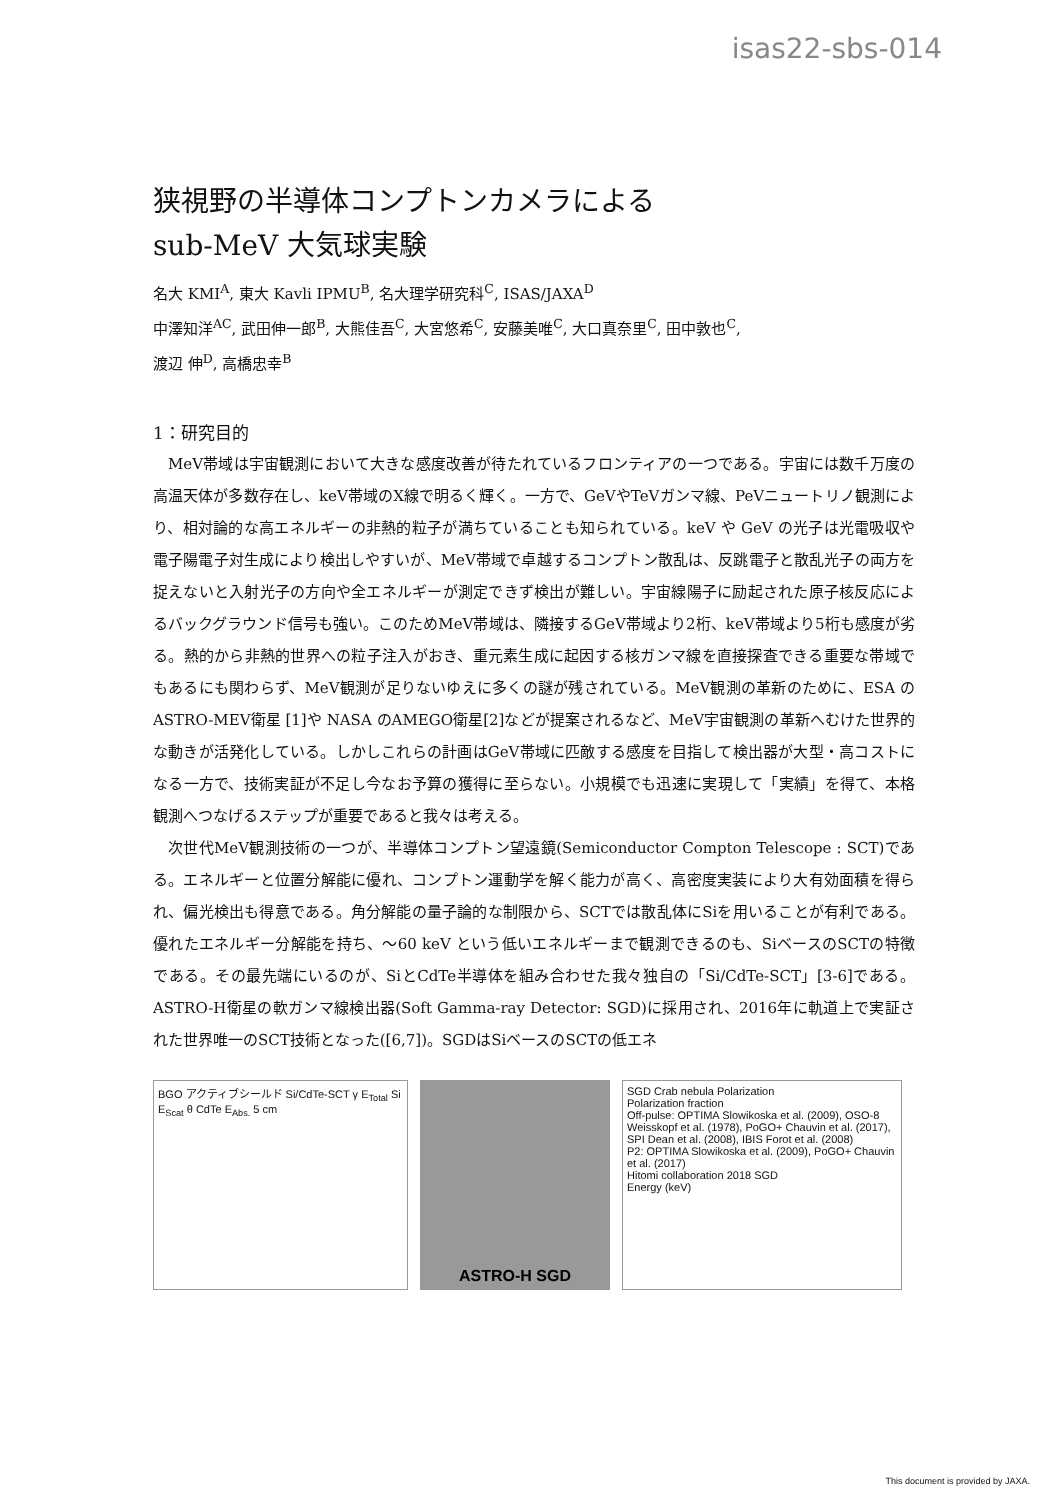isas22-sbs-014
狭視野の半導体コンプトンカメラによる
sub-MeV 大気球実験
名大 KMI<sup>A</sup>, 東大 Kavli IPMU<sup>B</sup>, 名大理学研究科<sup>C</sup>, ISAS/JAXA<sup>D</sup>
中澤知洋<sup>AC</sup>, 武田伸一郎<sup>B</sup>, 大熊佳吾<sup>C</sup>, 大宮悠希<sup>C</sup>, 安藤美唯<sup>C</sup>, 大口真奈里<sup>C</sup>, 田中敦也<sup>C</sup>,
渡辺 伸<sup>D</sup>, 高橋忠幸<sup>B</sup>
1：研究目的
MeV帯域は宇宙観測において大きな感度改善が待たれているフロンティアの一つである。宇宙には数千万度の高温天体が多数存在し、keV帯域のX線で明るく輝く。一方で、GeVやTeVガンマ線、PeVニュートリノ観測により、相対論的な高エネルギーの非熱的粒子が満ちていることも知られている。keV や GeV の光子は光電吸収や電子陽電子対生成により検出しやすいが、MeV帯域で卓越するコンプトン散乱は、反跳電子と散乱光子の両方を捉えないと入射光子の方向や全エネルギーが測定できず検出が難しい。宇宙線陽子に励起された原子核反応によるバックグラウンド信号も強い。このためMeV帯域は、隣接するGeV帯域より2桁、keV帯域より5桁も感度が劣る。熱的から非熱的世界への粒子注入がおき、重元素生成に起因する核ガンマ線を直接探査できる重要な帯域でもあるにも関わらず、MeV観測が足りないゆえに多くの謎が残されている。MeV観測の革新のために、ESA のASTRO-MEV衛星 [1]や NASA のAMEGO衛星[2]などが提案されるなど、MeV宇宙観測の革新へむけた世界的な動きが活発化している。しかしこれらの計画はGeV帯域に匹敵する感度を目指して検出器が大型・高コストになる一方で、技術実証が不足し今なお予算の獲得に至らない。小規模でも迅速に実現して「実績」を得て、本格観測へつなげるステップが重要であると我々は考える。
次世代MeV観測技術の一つが、半導体コンプトン望遠鏡(Semiconductor Compton Telescope : SCT)である。エネルギーと位置分解能に優れ、コンプトン運動学を解く能力が高く、高密度実装により大有効面積を得られ、偏光検出も得意である。角分解能の量子論的な制限から、SCTでは散乱体にSiを用いることが有利である。優れたエネルギー分解能を持ち、～60 keV という低いエネルギーまで観測できるのも、SiベースのSCTの特徴である。その最先端にいるのが、SiとCdTe半導体を組み合わせた我々独自の「Si/CdTe-SCT」[3-6]である。ASTRO-H衛星の軟ガンマ線検出器(Soft Gamma-ray Detector: SGD)に採用され、2016年に軌道上で実証された世界唯一のSCT技術となった([6,7])。SGDはSiベースのSCTの低エネ
BGO アクティブシールド Si/CdTe-SCT γ E<sub>Total</sub> Si E<sub>Scat</sub> θ CdTe E<sub>Abs.</sub> 5 cm
ASTRO-H SGD
SGD Crab nebula Polarization
Polarization fraction
Off-pulse: OPTIMA Slowikoska et al. (2009), OSO-8 Weisskopf et al. (1978), PoGO+ Chauvin et al. (2017), SPI Dean et al. (2008), IBIS Forot et al. (2008)
P2: OPTIMA Slowikoska et al. (2009), PoGO+ Chauvin et al. (2017)
Hitomi collaboration 2018 SGD
Energy (keV)
This document is provided by JAXA.